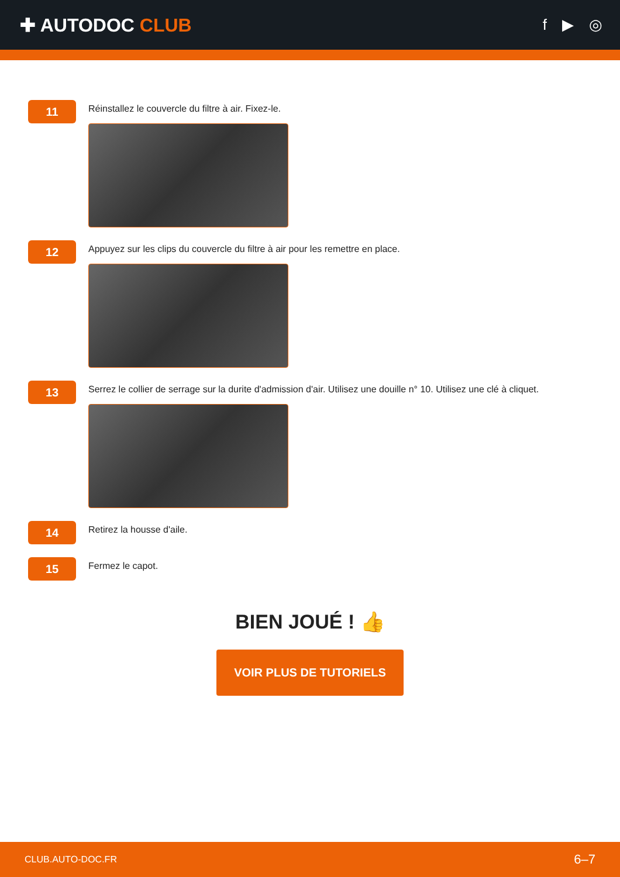✚ AUTODOC CLUB
f ▶ ◎
11
Réinstallez le couvercle du filtre à air. Fixez-le.
12
Appuyez sur les clips du couvercle du filtre à air pour les remettre en place.
13
Serrez le collier de serrage sur la durite d'admission d'air. Utilisez une douille n° 10. Utilisez une clé à cliquet.
14
Retirez la housse d'aile.
15
Fermez le capot.
BIEN JOUÉ ! 👍
VOIR PLUS DE TUTORIELS
CLUB.AUTO-DOC.FR 6–7